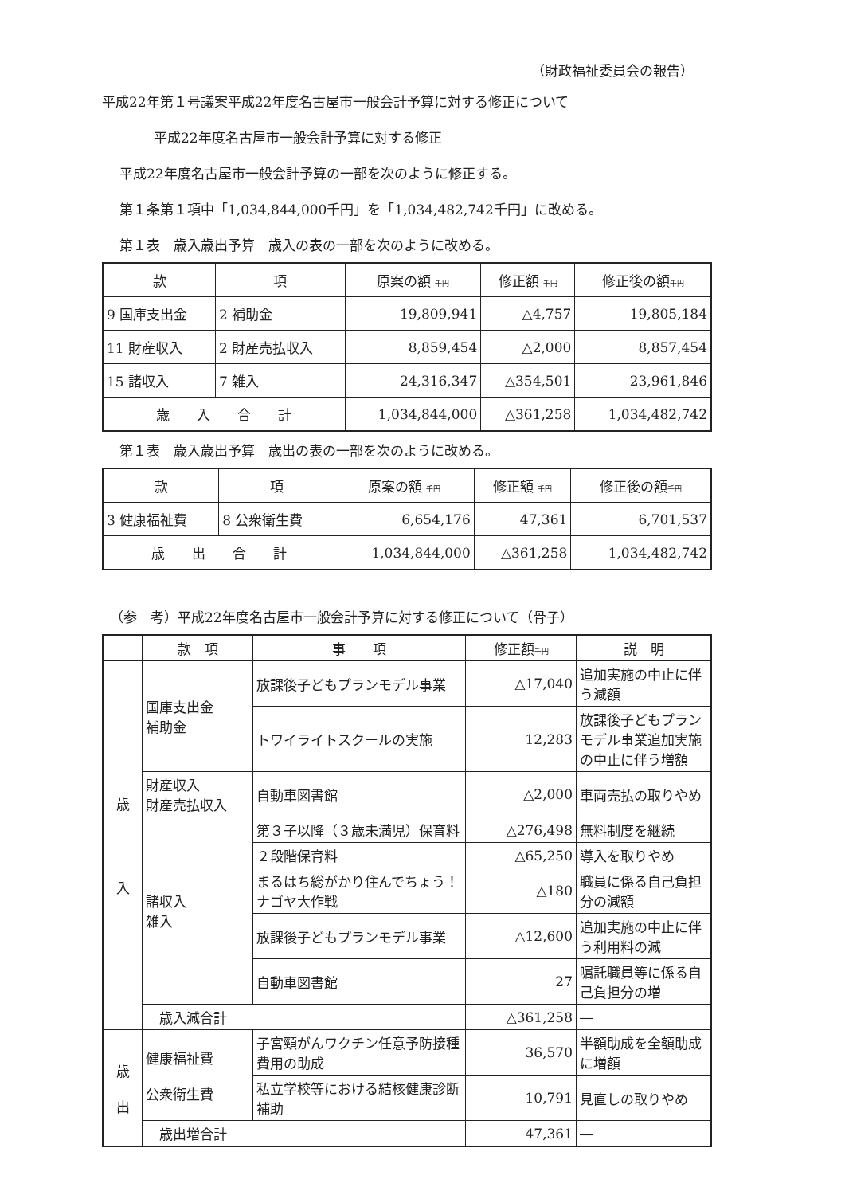（財政福祉委員会の報告）
平成22年第１号議案平成22年度名古屋市一般会計予算に対する修正について
平成22年度名古屋市一般会計予算に対する修正
平成22年度名古屋市一般会計予算の一部を次のように修正する。
第１条第１項中「1,034,844,000千円」を「1,034,482,742千円」に改める。
第１表　歳入歳出予算　歳入の表の一部を次のように改める。
| 款 | 項 | 原案の額 千円 | 修正額 千円 | 修正後の額 千円 |
| --- | --- | --- | --- | --- |
| 9 国庫支出金 | 2 補助金 | 19,809,941 | △4,757 | 19,805,184 |
| 11 財産収入 | 2 財産売払収入 | 8,859,454 | △2,000 | 8,857,454 |
| 15 諸収入 | 7 雑入 | 24,316,347 | △354,501 | 23,961,846 |
| 歳 入 合 計 | | 1,034,844,000 | △361,258 | 1,034,482,742 |
第１表　歳入歳出予算　歳出の表の一部を次のように改める。
| 款 | 項 | 原案の額 千円 | 修正額 千円 | 修正後の額 千円 |
| --- | --- | --- | --- | --- |
| 3 健康福祉費 | 8 公衆衛生費 | 6,654,176 | 47,361 | 6,701,537 |
| 歳 出 合 計 | | 1,034,844,000 | △361,258 | 1,034,482,742 |
（参　考）平成22年度名古屋市一般会計予算に対する修正について（骨子）
| | 款 項 | 事 項 | 修正額 千円 | 説 明 |
| --- | --- | --- | --- | --- |
| 歳 入 | 国庫支出金 補助金 | 放課後子どもプランモデル事業 | △17,040 | 追加実施の中止に伴う減額 |
| | | トワイライトスクールの実施 | 12,283 | 放課後子どもプランモデル事業追加実施の中止に伴う増額 |
| | 財産収入 財産売払収入 | 自動車図書館 | △2,000 | 車両売払の取りやめ |
| | 諸収入 雑入 | 第３子以降（３歳未満児）保育料 | △276,498 | 無料制度を継続 |
| | | ２段階保育料 | △65,250 | 導入を取りやめ |
| | | まるはち総がかり住んでちょう！ナゴヤ大作戦 | △180 | 職員に係る自己負担分の減額 |
| | | 放課後子どもプランモデル事業 | △12,600 | 追加実施の中止に伴う利用料の減 |
| | | 自動車図書館 | 27 | 嘱託職員等に係る自己負担分の増 |
| | 歳入減合計 | | △361,258 | ― |
| 歳 出 | 健康福祉費 公衆衛生費 | 子宮頸がんワクチン任意予防接種費用の助成 | 36,570 | 半額助成を全額助成に増額 |
| | | 私立学校等における結核健康診断補助 | 10,791 | 見直しの取りやめ |
| | 歳出増合計 | | 47,361 | ― |